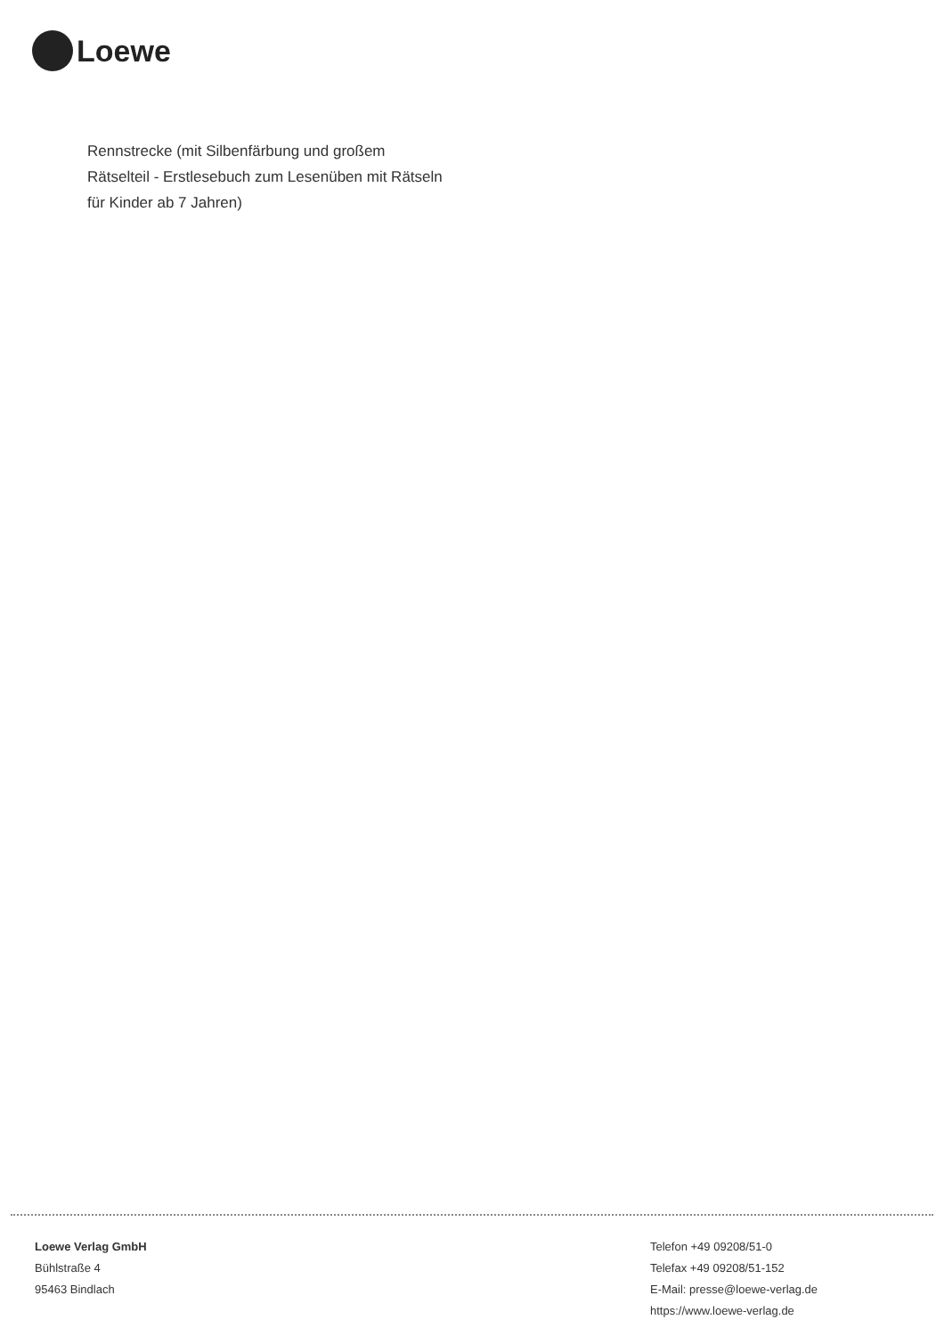Loewe
Rennstrecke (mit Silbenfärbung und großem Rätselteil - Erstlesebuch zum Lesenüben mit Rätseln für Kinder ab 7 Jahren)
Loewe Verlag GmbH
Bühlstraße 4
95463 Bindlach
Telefon +49 09208/51-0
Telefax +49 09208/51-152
E-Mail: presse@loewe-verlag.de
https://www.loewe-verlag.de